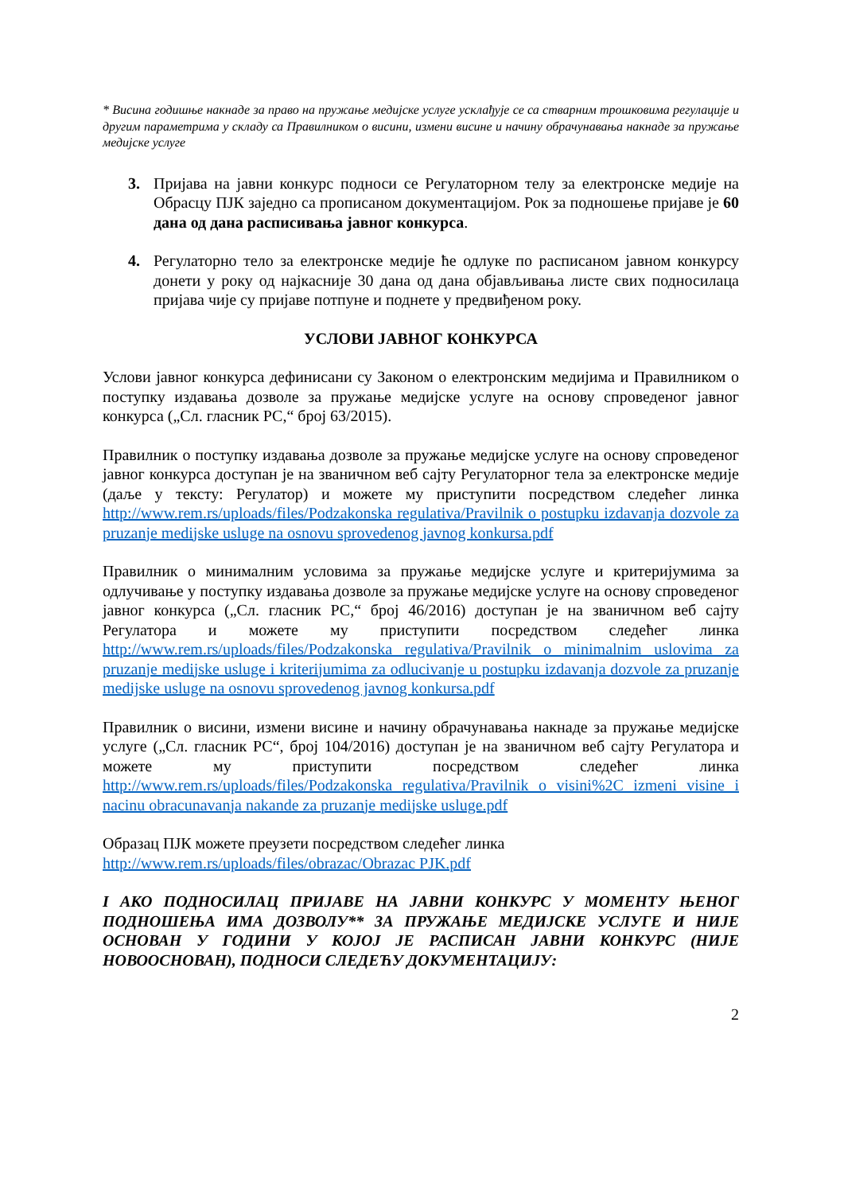* Висина годишње накнаде за право на пружање медијске услуге усклађује се са стварним трошковима регулације и другим параметрима у складу са Правилником о висини, измени висине и начину обрачунавања накнаде за пружање медијске услуге
3. Пријава на јавни конкурс подноси се Регулаторном телу за електронске медије на Обрасцу ПЈК заједно са прописаном документацијом. Рок за подношење пријаве је 60 дана од дана расписивања јавног конкурса.
4. Регулаторно тело за електронске медије ће одлуке по расписаном јавном конкурсу донети у року од најкасније 30 дана од дана објављивања листе свих подносилаца пријава чије су пријаве потпуне и поднете у предвиђеном року.
УСЛОВИ ЈАВНОГ КОНКУРСА
Услови јавног конкурса дефинисани су Законом о електронским медијима и Правилником о поступку издавања дозволе за пружање медијске услуге на основу спроведеног јавног конкурса („Сл. гласник РС,“ број 63/2015).
Правилник о поступку издавања дозволе за пружање медијске услуге на основу спроведеног јавног конкурса доступан је на званичном веб сајту Регулаторног тела за електронске медије (даље у тексту: Регулатор) и можете му приступити посредством следећег линка http://www.rem.rs/uploads/files/Podzakonska regulativa/Pravilnik o postupku izdavanja dozvole za pruzanje medijske usluge na osnovu sprovedenog javnog konkursa.pdf
Правилник о минималним условима за пружање медијске услуге и критеријумима за одлучивање у поступку издавања дозволе за пружање медијске услуге на основу спроведеног јавног конкурса („Сл. гласник РС,“ број 46/2016) доступан је на званичном веб сајту Регулатора и можете му приступити посредством следећег линка http://www.rem.rs/uploads/files/Podzakonska regulativa/Pravilnik o minimalnim uslovima za pruzanje medijske usluge i kriterijumima za odlucivanje u postupku izdavanja dozvole za pruzanje medijske usluge na osnovu sprovedenog javnog konkursa.pdf
Правилник о висини, измени висине и начину обрачунавања накнаде за пружање медијске услуге („Сл. гласник РС“, број 104/2016) доступан је на званичном веб сајту Регулатора и можете му приступити посредством следећег линка http://www.rem.rs/uploads/files/Podzakonska regulativa/Pravilnik o visini%2C izmeni visine i nacinu obracunavanja nakande za pruzanje medijske usluge.pdf
Образац ПЈК можете преузети посредством следећег линка
http://www.rem.rs/uploads/files/obrazac/Obrazac PJK.pdf
I АКО ПОДНОСИЛАЦ ПРИЈАВЕ НА ЈАВНИ КОНКУРС У МОМЕНТУ ЊЕНОГ ПОДНОШЕЊА ИМА ДОЗВОЛУ** ЗА ПРУЖАЊЕ МЕДИЈСКЕ УСЛУГЕ И НИЈЕ ОСНОВАН У ГОДИНИ У КОЈОЈ ЈЕ РАСПИСАН ЈАВНИ КОНКУРС (НИЈЕ НОВООСНОВАН), ПОДНОСИ СЛЕДЕЋУ ДОКУМЕНТАЦИЈУ:
2